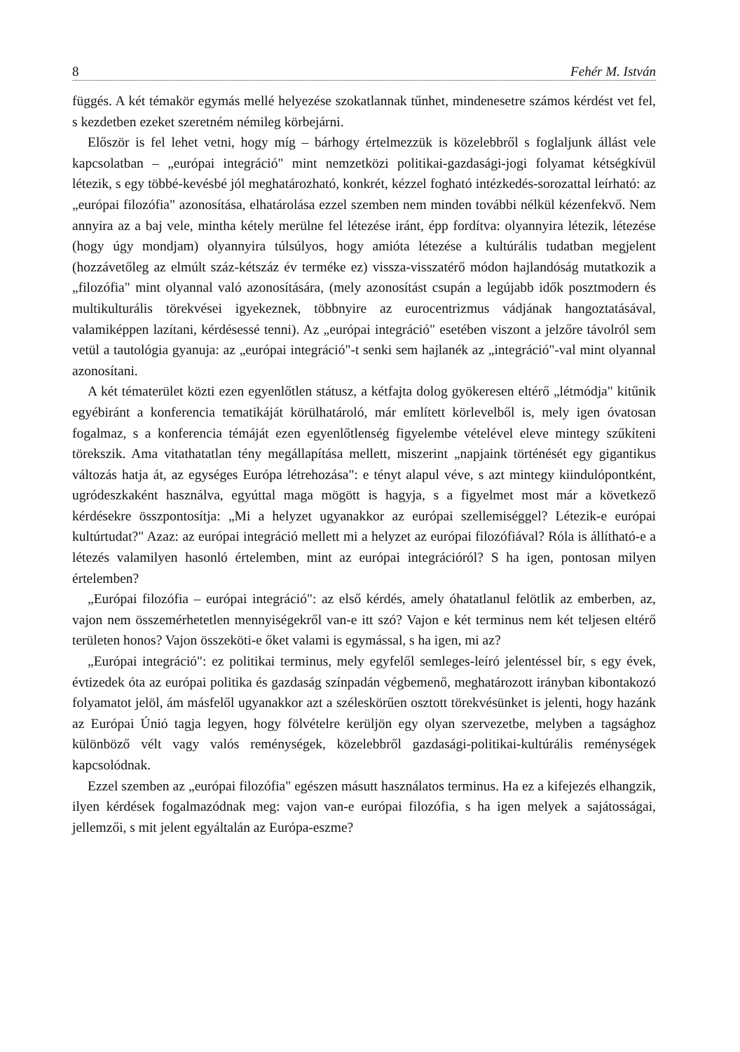8 Fehér M. István
függés. A két témakör egymás mellé helyezése szokatlannak tűnhet, mindenesetre számos kérdést vet fel, s kezdetben ezeket szeretném némileg körbejárni.
Először is fel lehet vetni, hogy míg – bárhogy értelmezzük is közelebbről s foglaljunk állást vele kapcsolatban – „európai integráció" mint nemzetközi politikai-gazdasági-jogi folyamat kétségkívül létezik, s egy többé-kevésbé jól meghatározható, konkrét, kézzel fogható intézkedés-sorozattal leírható: az „európai filozófia" azonosítása, elhatárolása ezzel szemben nem minden további nélkül kézenfekvő. Nem annyira az a baj vele, mintha kétely merülne fel létezése iránt, épp fordítva: olyannyira létezik, létezése (hogy úgy mondjam) olyannyira túlsúlyos, hogy amióta létezése a kultúrális tudatban megjelent (hozzávetőleg az elmúlt száz-kétszáz év terméke ez) vissza-visszatérő módon hajlandóság mutatkozik a „filozófia" mint olyannal való azonosítására, (mely azonosítást csupán a legújabb idők posztmodern és multikulturális törekvései igyekeznek, többnyire az eurocentrizmus vádjának hangoztatásával, valamiképpen lazítani, kérdésessé tenni). Az „európai integráció" esetében viszont a jelzőre távolról sem vetül a tautológia gyanuja: az „európai integráció"-t senki sem hajlanék az „integráció"-val mint olyannal azonosítani.
A két tématerület közti ezen egyenlőtlen státusz, a kétfajta dolog gyökeresen eltérő „létmódja" kitűnik egyébiránt a konferencia tematikáját körülhatároló, már említett körlevelből is, mely igen óvatosan fogalmaz, s a konferencia témáját ezen egyenlőtlenség figyelembe vételével eleve mintegy szűkíteni törekszik. Ama vitathatatlan tény megállapítása mellett, miszerint „napjaink történését egy gigantikus változás hatja át, az egységes Európa létrehozása": e tényt alapul véve, s azt mintegy kiindulópontként, ugródeszkaként használva, egyúttal maga mögött is hagyja, s a figyelmet most már a következő kérdésekre összpontosítja: „Mi a helyzet ugyanakkor az európai szellemiséggel? Létezik-e európai kultúrtudat?" Azaz: az európai integráció mellett mi a helyzet az európai filozófiával? Róla is állítható-e a létezés valamilyen hasonló értelemben, mint az európai integrációról? S ha igen, pontosan milyen értelemben?
„Európai filozófia – európai integráció": az első kérdés, amely óhatatlanul felötlik az emberben, az, vajon nem összemérhetetlen mennyiségekről van-e itt szó? Vajon e két terminus nem két teljesen eltérő területen honos? Vajon összeköti-e őket valami is egymással, s ha igen, mi az?
„Európai integráció": ez politikai terminus, mely egyfelől semleges-leíró jelentéssel bír, s egy évek, évtizedek óta az európai politika és gazdaság színpadán végbemenő, meghatározott irányban kibontakozó folyamatot jelöl, ám másfelől ugyanakkor azt a széleskörűen osztott törekvésünket is jelenti, hogy hazánk az Európai Únió tagja legyen, hogy fölvételre kerüljön egy olyan szervezetbe, melyben a tagsághoz különböző vélt vagy valós reménységek, közelebbről gazdasági-politikai-kultúrális reménységek kapcsolódnak.
Ezzel szemben az „európai filozófia" egészen másutt használatos terminus. Ha ez a kifejezés elhangzik, ilyen kérdések fogalmazódnak meg: vajon van-e európai filozófia, s ha igen melyek a sajátosságai, jellemzői, s mit jelent egyáltalán az Európa-eszme?